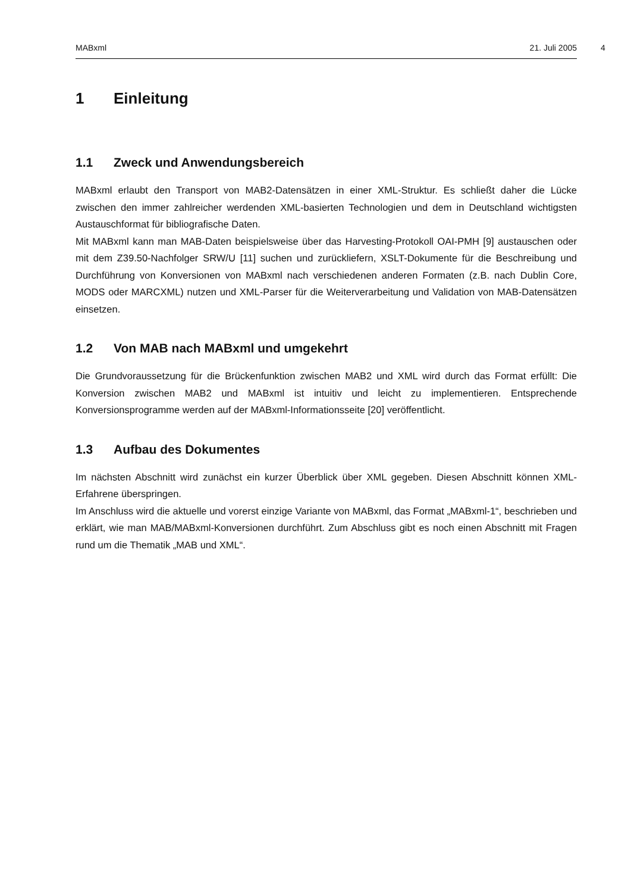MABxml 21. Juli 2005 4
1 Einleitung
1.1 Zweck und Anwendungsbereich
MABxml erlaubt den Transport von MAB2-Datensätzen in einer XML-Struktur. Es schließt daher die Lücke zwischen den immer zahlreicher werdenden XML-basierten Technologien und dem in Deutschland wichtigsten Austauschformat für bibliografische Daten.
Mit MABxml kann man MAB-Daten beispielsweise über das Harvesting-Protokoll OAI-PMH [9] austauschen oder mit dem Z39.50-Nachfolger SRW/U [11] suchen und zurückliefern, XSLT-Dokumente für die Beschreibung und Durchführung von Konversionen von MABxml nach verschiedenen anderen Formaten (z.B. nach Dublin Core, MODS oder MARCXML) nutzen und XML-Parser für die Weiterverarbeitung und Validation von MAB-Datensätzen einsetzen.
1.2 Von MAB nach MABxml und umgekehrt
Die Grundvoraussetzung für die Brückenfunktion zwischen MAB2 und XML wird durch das Format erfüllt: Die Konversion zwischen MAB2 und MABxml ist intuitiv und leicht zu implementieren. Entsprechende Konversionsprogramme werden auf der MABxml-Informationsseite [20] veröffentlicht.
1.3 Aufbau des Dokumentes
Im nächsten Abschnitt wird zunächst ein kurzer Überblick über XML gegeben. Diesen Abschnitt können XML-Erfahrene überspringen.
Im Anschluss wird die aktuelle und vorerst einzige Variante von MABxml, das Format „MABxml-1“, beschrieben und erklärt, wie man MAB/MABxml-Konversionen durchführt. Zum Abschluss gibt es noch einen Abschnitt mit Fragen rund um die Thematik „MAB und XML“.